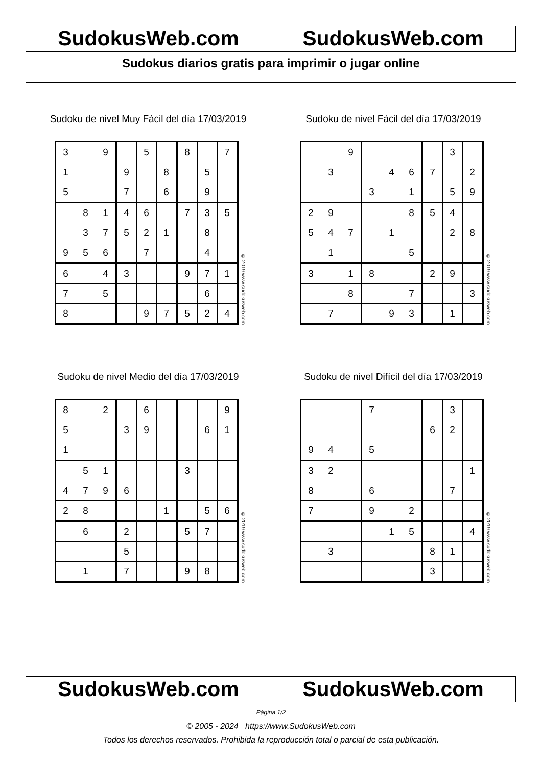SudokusWeb.com SudokusWeb.com
Sudokus diarios gratis para imprimir o jugar online
Sudoku de nivel Muy Fácil del día 17/03/2019
| 3 | | 9 | | 5 | | 8 | | 7 |
| 1 | | | 9 | | 8 | | 5 | |
| 5 | | | 7 | | 6 | | 9 | |
| | 8 | 1 | 4 | 6 | | 7 | 3 | 5 |
| | 3 | 7 | 5 | 2 | 1 | | 8 | |
| 9 | 5 | 6 | | 7 | | | 4 | |
| 6 | | 4 | 3 | | | 9 | 7 | 1 |
| 7 | | 5 | | | | | 6 | |
| 8 | | | | 9 | 7 | 5 | 2 | 4 |
© 2019 www.sudokusweb.com
Sudoku de nivel Fácil del día 17/03/2019
| | | 9 | | | | | 3 | |
| | 3 | | | 4 | 6 | 7 | | 2 |
| | | | 3 | | 1 | | 5 | 9 |
| 2 | 9 | | | | 8 | 5 | 4 | |
| 5 | 4 | 7 | | 1 | | | 2 | 8 |
| | 1 | | | | 5 | | | |
| 3 | | 1 | 8 | | | 2 | 9 | |
| | | 8 | | | 7 | | | 3 |
| | 7 | | | 9 | 3 | | 1 | |
© 2019 www.sudokusweb.com
Sudoku de nivel Medio del día 17/03/2019
| 8 | | 2 | | 6 | | | | 9 |
| 5 | | | 3 | 9 | | | 6 | 1 |
| 1 | | | | | | | | |
| | 5 | 1 | | | | 3 | | |
| 4 | 7 | 9 | 6 | | | | | |
| 2 | 8 | | | | 1 | | 5 | 6 |
| | 6 | | 2 | | | 5 | 7 | |
| | | | 5 | | | | | |
| | 1 | | 7 | | | 9 | 8 | |
© 2019 www.sudokusweb.com
Sudoku de nivel Difícil del día 17/03/2019
| | | | 7 | | | | 3 | |
| | | | | | | 6 | 2 | |
| 9 | 4 | | 5 | | | | | |
| 3 | 2 | | | | | | | 1 |
| 8 | | | 6 | | | | 7 | |
| 7 | | | 9 | | 2 | | | |
| | | | | 1 | 5 | | | 4 |
| | 3 | | | | | 8 | 1 | |
| | | | | | | 3 | | |
© 2019 www.sudokusweb.com
SudokusWeb.com SudokusWeb.com
Página 1/2
© 2005 - 2024 https://www.SudokusWeb.com
Todos los derechos reservados. Prohibida la reproducción total o parcial de esta publicación.